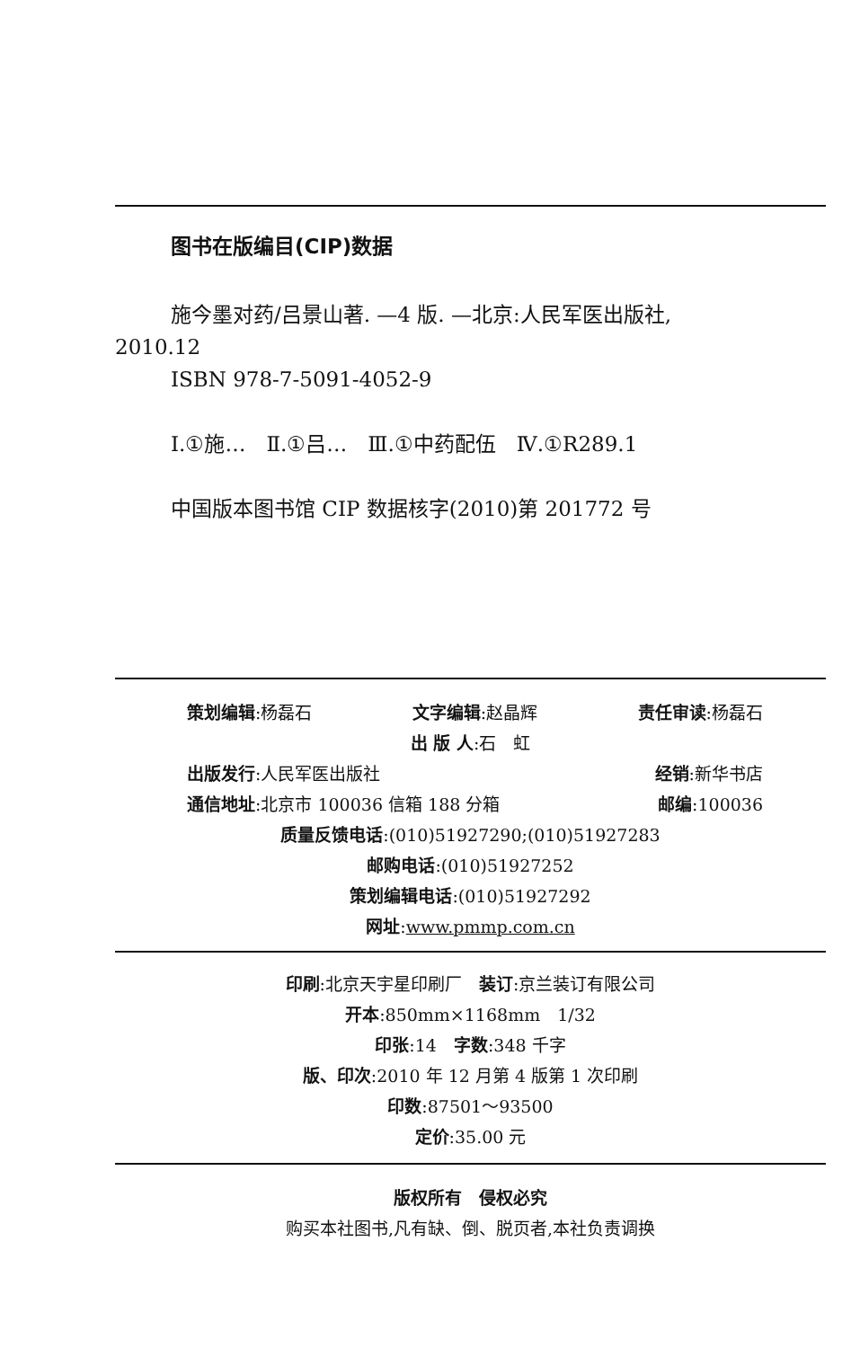图书在版编目(CIP)数据
施今墨对药/吕景山著. —4 版. —北京:人民军医出版社,
2010.12
ISBN 978-7-5091-4052-9
Ⅰ.①施…　Ⅱ.①吕…　Ⅲ.①中药配伍　Ⅳ.①R289.1
中国版本图书馆 CIP 数据核字(2010)第 201772 号
策划编辑:杨磊石 文字编辑:赵晶辉 责任审读:杨磊石
出 版 人:石　虹
出版发行:人民军医出版社 经销:新华书店
通信地址:北京市 100036 信箱 188 分箱 邮编:100036
质量反馈电话:(010)51927290;(010)51927283
邮购电话:(010)51927252
策划编辑电话:(010)51927292
网址:www.pmmp.com.cn
印刷:北京天宇星印刷厂　装订:京兰装订有限公司
开本:850mm×1168mm　1/32
印张:14　字数:348 千字
版、印次:2010 年 12 月第 4 版第 1 次印刷
印数:87501～93500
定价:35.00 元
版权所有　侵权必究
购买本社图书,凡有缺、倒、脱页者,本社负责调换